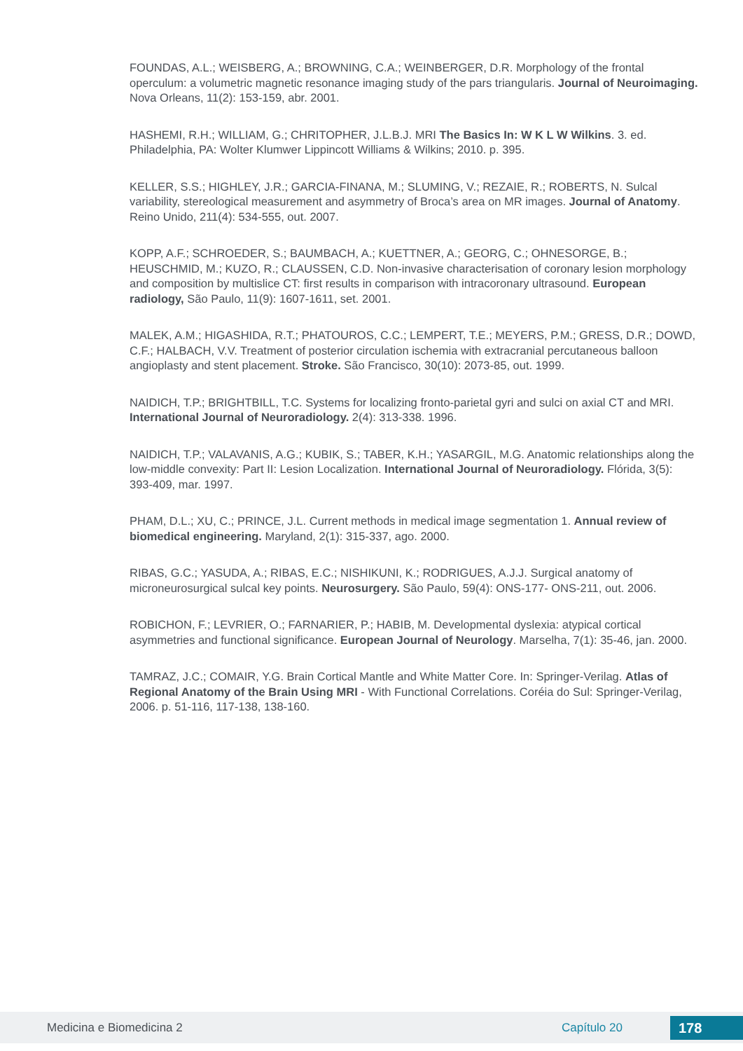FOUNDAS, A.L.; WEISBERG, A.; BROWNING, C.A.; WEINBERGER, D.R. Morphology of the frontal operculum: a volumetric magnetic resonance imaging study of the pars triangularis. Journal of Neuroimaging. Nova Orleans, 11(2): 153-159, abr. 2001.
HASHEMI, R.H.; WILLIAM, G.; CHRITOPHER, J.L.B.J. MRI The Basics In: W K L W Wilkins. 3. ed. Philadelphia, PA: Wolter Klumwer Lippincott Williams & Wilkins; 2010. p. 395.
KELLER, S.S.; HIGHLEY, J.R.; GARCIA-FINANA, M.; SLUMING, V.; REZAIE, R.; ROBERTS, N. Sulcal variability, stereological measurement and asymmetry of Broca’s area on MR images. Journal of Anatomy. Reino Unido, 211(4): 534-555, out. 2007.
KOPP, A.F.; SCHROEDER, S.; BAUMBACH, A.; KUETTNER, A.; GEORG, C.; OHNESORGE, B.; HEUSCHMID, M.; KUZO, R.; CLAUSSEN, C.D. Non-invasive characterisation of coronary lesion morphology and composition by multislice CT: first results in comparison with intracoronary ultrasound. European radiology, São Paulo, 11(9): 1607-1611, set. 2001.
MALEK, A.M.; HIGASHIDA, R.T.; PHATOUROS, C.C.; LEMPERT, T.E.; MEYERS, P.M.; GRESS, D.R.; DOWD, C.F.; HALBACH, V.V. Treatment of posterior circulation ischemia with extracranial percutaneous balloon angioplasty and stent placement. Stroke. São Francisco, 30(10): 2073-85, out. 1999.
NAIDICH, T.P.; BRIGHTBILL, T.C. Systems for localizing fronto-parietal gyri and sulci on axial CT and MRI. International Journal of Neuroradiology. 2(4): 313-338. 1996.
NAIDICH, T.P.; VALAVANIS, A.G.; KUBIK, S.; TABER, K.H.; YASARGIL, M.G. Anatomic relationships along the low-middle convexity: Part II: Lesion Localization. International Journal of Neuroradiology. Flórida, 3(5): 393-409, mar. 1997.
PHAM, D.L.; XU, C.; PRINCE, J.L. Current methods in medical image segmentation 1. Annual review of biomedical engineering. Maryland, 2(1): 315-337, ago. 2000.
RIBAS, G.C.; YASUDA, A.; RIBAS, E.C.; NISHIKUNI, K.; RODRIGUES, A.J.J. Surgical anatomy of microneurosurgical sulcal key points. Neurosurgery. São Paulo, 59(4): ONS-177- ONS-211, out. 2006.
ROBICHON, F.; LEVRIER, O.; FARNARIER, P.; HABIB, M. Developmental dyslexia: atypical cortical asymmetries and functional significance. European Journal of Neurology. Marselha, 7(1): 35-46, jan. 2000.
TAMRAZ, J.C.; COMAIR, Y.G. Brain Cortical Mantle and White Matter Core. In: Springer-Verilag. Atlas of Regional Anatomy of the Brain Using MRI - With Functional Correlations. Coréia do Sul: Springer-Verilag, 2006. p. 51-116, 117-138, 138-160.
Medicina e Biomedicina 2 Capítulo 20 178